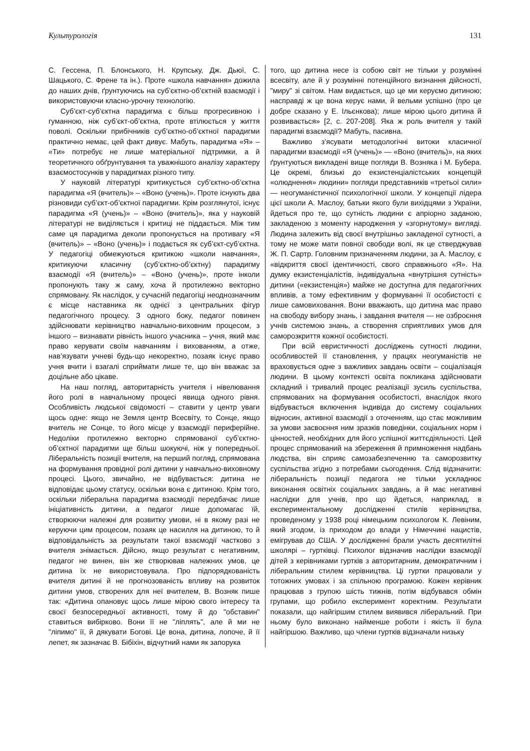Культурологія 131
С. Гессена, П. Блонського, Н. Крупську, Дж. Дьюї, С. Шацького, С. Френе та ін.). Проте «школа навчання» дожила до наших днів, ґрунтуючись на суб’єктно-об’єктній взаємодії і використовуючи класно-урочну технологію.
Суб’єкт-суб’єктна парадигма є більш прогресивною і гуманною, ніж суб’єкт-об’єктна, проте втілюється у життя поволі. Оскільки прибічників суб’єктно-об’єктної парадигми практично немає, цей факт дивує. Мабуть, парадигма «Я» – «Ти» потребує не лише матеріальної підтримки, а й теоретичного обґрунтування та уважнішого аналізу характеру взаємостосунків у парадигмах різного типу.
У науковій літературі критикується суб’єктно-об’єктна парадигма «Я (вчитель)» – «Воно (учень)». Проте існують два різновиди суб’єкт-об’єктної парадигми. Крім розглянутої, існує парадигма «Я (учень)» – «Воно (вчитель)», яка у науковій літературі не виділяється і критиці не піддається. Між тим саме ця парадигма деколи пропонується на противагу «Я (вчитель)» – «Воно (учень)» і подається як суб’єкт-суб’єктна. У педагогіці обмежуються критикою «школи навчання», критикуючи класичну (суб’єктно-об’єктну) парадигму взаємодії «Я (вчитель)» – «Воно (учень)», проте інколи пропонують таку ж саму, хоча й протилежно векторно спрямовану. Як наслідок, у сучасній педагогіці неоднозначним є місце наставника як однієї з центральних фігур педагогічного процесу. З одного боку, педагог повинен здійснювати керівництво навчально-виховним процесом, з іншого – визнавати рівність іншого учасника – учня, який має право керувати своїм навчанням і вихованням, а отже, нав’язувати учневі будь-що некоректно, позаяк існує право учня вчити і взагалі сприймати лише те, що він вважає за доцільне або цікаве.
На наш погляд, авторитарність учителя і нівелювання його ролі в навчальному процесі явища одного рівня. Особливість людської свідомості – ставити у центр уваги щось одне: якщо не Земля центр Всесвіту, то Сонце, якщо вчитель не Сонце, то його місце у взаємодії периферійне. Недоліки протилежно векторно спрямованої суб’єктно-об’єктної парадигми ще більш шокуючі, ніж у попередньої. Ліберальність позиції вчителя, на перший погляд, спрямована на формування провідної ролі дитини у навчально-виховному процесі. Цього, звичайно, не відбувається: дитина не відповідає цьому статусу, оскільки вона є дитиною. Крім того, оскільки ліберальна парадигма взаємодії передбачає лише ініціативність дитини, а педагог лише допомагає їй, створюючи належні для розвитку умови, ні в якому разі не керуючи цим процесом, позаяк це насилля на дитиною, то й відповідальність за результати такої взаємодії частково з вчителя знімається. Дійсно, якщо результат є негативним, педагог не винен, він же створював належних умов, це дитина їх не використовувала. Про підпорядкованість вчителя дитині й не прогнозованість впливу на розвиток дитини умов, створених для неї вчителем, В. Возняк пише так: «Дитина опановує щось лише мірою свого інтересу та своєї безпосередньої активності, тому й до "обставин" ставиться вибірково. Вони її не "ліплять", але й ми не "ліпимо" її, й дякувати Богові. Це вона, дитина, лопоче, й її лепет, як зазначає В. Бібіхін, відчутний нами як запорука
того, що дитина несе із собою світ не тільки у розумінні всесвіту, але й у розумінні потенційного визнання дійсності, "миру" зі світом. Нам видається, що це ми керуємо дитиною; насправді ж це вона керує нами, й вельми успішно (про це добре сказано у Е. Ільєнкова); лише мірою цього дитина й розвивається» [2, с. 207-208]. Яка ж роль вчителя у такій парадигмі взаємодії? Мабуть, пасивна.
Важливо з’ясувати методологічні витоки класичної парадигми взаємодії «Я (учень)» — «Воно (вчитель)», на яких ґрунтуються викладені вище погляди В. Возняка і М. Бубера. Це окремі, близькі до екзистенціалістських концепцій «олюднення» людини» погляди представників «третьої сили» — неогуманістичної психологічної школи. У концепції лідера цієї школи А. Маслоу, батьки якого були вихідцями з України, йдеться про те, що сутність людини є апріорно заданою, закладеною з моменту народження у «згорнутому» вигляді. Людина залежить від своєї внутрішньо закладеної сутності, а тому не може мати повної свободи волі, як це стверджував Ж. П. Сартр. Головним призначенням людини, за А. Маслоу, є «відкриття своєї ідентичності, свого справжнього «Я». На думку екзистенціалістів, індивідуальна «внутрішня сутність» дитини («екзистенція») майже не доступна для педагогічних впливів, а тому ефективним у формуванні її особистості є лише самовиховання. Вони вважають, що дитина має право на свободу вибору знань, і завдання вчителя — не озброєння учнів системою знань, а створення сприятливих умов для саморозкриття кожної особистості.
При всій евристичності досліджень сутності людини, особливостей її становлення, у працях неогуманістів не враховується одне з важливих завдань освіти – соціалізація людини. В цьому контексті освіта покликана здійснювати складний і тривалий процес реалізації зусиль суспільства, спрямованих на формування особистості, внаслідок якого відбувається включення індивіда до систему соціальних відносин, активної взаємодії з оточенням, що стає можливим за умови засвоєння ним зразків поведінки, соціальних норм і цінностей, необхідних для його успішної життєдіяльності. Цей процес спрямований на збереження й примноження надбань людства, він сприяє самозабезпеченню та саморозвитку суспільства згідно з потребами сьогодення. Слід відзначити: ліберальність позиції педагога не тільки ускладнює виконання освітніх соціальних завдань, а й має негативні наслідки для учнів, про що йдеться, наприклад, в експериментальному дослідженні стилів керівництва, проведеному у 1938 році німецьким психологом К. Левіним, який згодом, із приходом до влади у Німеччині нацистів, емігрував до США. У дослідженні брали участь десятилітні школярі – гуртківці. Психолог відзначив наслідки взаємодії дітей з керівниками гуртків з авторитарним, демократичним і ліберальним стилем керівництва. Ці гуртки працювали у тотожних умовах і за спільною програмою. Кожен керівник працював з групою шість тижнів, потім відбувався обмін групами, що робило експеримент коректним. Результати показали, що найгіршим стилем виявився ліберальний. При ньому було виконано найменше роботи і якість її була найгіршою. Важливо, що члени гуртків відзначали низьку